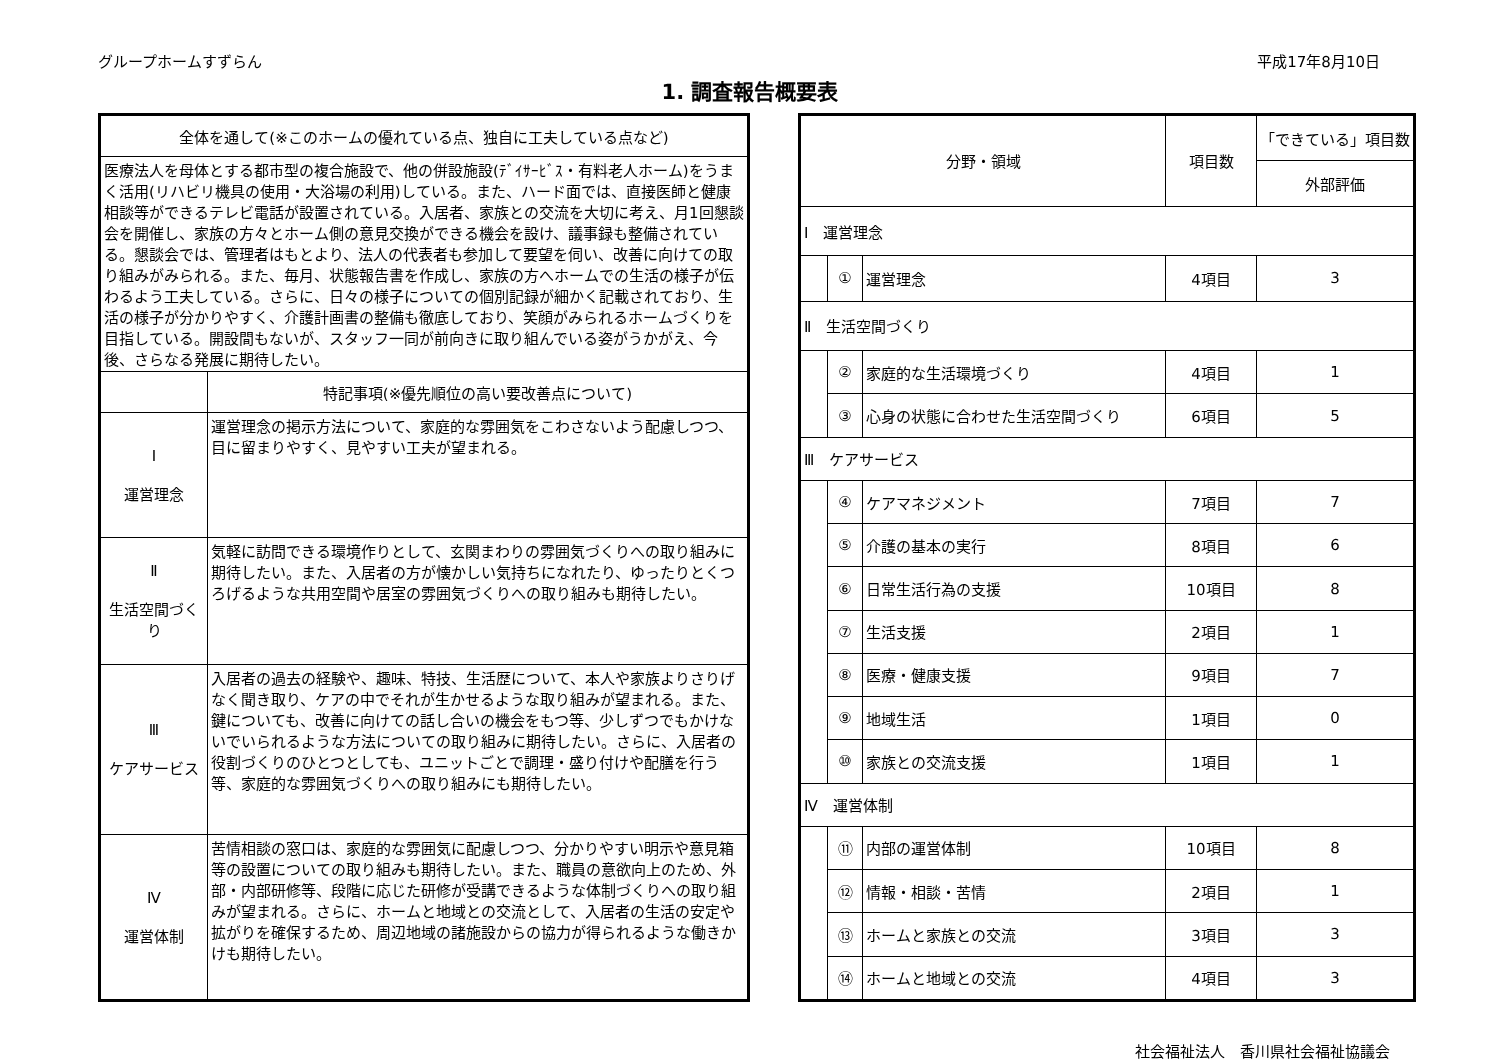グループホームすずらん 平成17年8月10日
1. 調査報告概要表
| 全体を通して(※このホームの優れている点、独自に工夫している点など) | |
| --- | --- |
| 医療法人を母体とする都市型の複合施設で、他の併設施設(ﾃﾞｲｻｰﾋﾞｽ・有料老人ホーム)をうまく活用(リハビリ機具の使用・大浴場の利用)している。また、ハード面では、直接医師と健康相談等ができるテレビ電話が設置されている。入居者、家族との交流を大切に考え、月1回懇談会を開催し、家族の方々とホーム側の意見交換ができる機会を設け、議事録も整備されている。懇談会では、管理者はもとより、法人の代表者も参加して要望を伺い、改善に向けての取り組みがみられる。また、毎月、状態報告書を作成し、家族の方へホームでの生活の様子が伝わるよう工夫している。さらに、日々の様子についての個別記録が細かく記載されており、生活の様子が分かりやすく、介護計画書の整備も徹底しており、笑顔がみられるホームづくりを目指している。開設間もないが、スタッフ一同が前向きに取り組んでいる姿がうかがえ、今後、さらなる発展に期待したい。 | |
| | 特記事項(※優先順位の高い要改善点について) |
| Ⅰ 運営理念 | 運営理念の掲示方法について、家庭的な雰囲気をこわさないよう配慮しつつ、目に留まりやすく、見やすい工夫が望まれる。 |
| Ⅱ 生活空間づくり | 気軽に訪問できる環境作りとして、玄関まわりの雰囲気づくりへの取り組みに期待したい。また、入居者の方が懐かしい気持ちになれたり、ゆったりとくつろげるような共用空間や居室の雰囲気づくりへの取り組みも期待したい。 |
| Ⅲ ケアサービス | 入居者の過去の経験や、趣味、特技、生活歴について、本人や家族よりさりげなく聞き取り、ケアの中でそれが生かせるような取り組みが望まれる。また、鍵についても、改善に向けての話し合いの機会をもつ等、少しずつでもかけないでいられるような方法についての取り組みに期待したい。さらに、入居者の役割づくりのひとつとしても、ユニットごとで調理・盛り付けや配膳を行う等、家庭的な雰囲気づくりへの取り組みにも期待したい。 |
| Ⅳ 運営体制 | 苦情相談の窓口は、家庭的な雰囲気に配慮しつつ、分かりやすい明示や意見箱等の設置についての取り組みも期待したい。また、職員の意欲向上のため、外部・内部研修等、段階に応じた研修が受講できるような体制づくりへの取り組みが望まれる。さらに、ホームと地域との交流として、入居者の生活の安定や拡がりを確保するため、周辺地域の諸施設からの協力が得られるような働きかけも期待したい。 |
| 分野・領域 | | | 項目数 | 「できている」項目数 |
| --- | --- | --- | --- | --- |
| | | | | 外部評価 |
| Ⅰ 運営理念 | | | | |
| | ① | 運営理念 | 4項目 | 3 |
| Ⅱ 生活空間づくり | | | | |
| | ② | 家庭的な生活環境づくり | 4項目 | 1 |
| | ③ | 心身の状態に合わせた生活空間づくり | 6項目 | 5 |
| Ⅲ ケアサービス | | | | |
| | ④ | ケアマネジメント | 7項目 | 7 |
| | ⑤ | 介護の基本の実行 | 8項目 | 6 |
| | ⑥ | 日常生活行為の支援 | 10項目 | 8 |
| | ⑦ | 生活支援 | 2項目 | 1 |
| | ⑧ | 医療・健康支援 | 9項目 | 7 |
| | ⑨ | 地域生活 | 1項目 | 0 |
| | ⑩ | 家族との交流支援 | 1項目 | 1 |
| Ⅳ 運営体制 | | | | |
| | ⑪ | 内部の運営体制 | 10項目 | 8 |
| | ⑫ | 情報・相談・苦情 | 2項目 | 1 |
| | ⑬ | ホームと家族との交流 | 3項目 | 3 |
| | ⑭ | ホームと地域との交流 | 4項目 | 3 |
社会福祉法人　香川県社会福祉協議会